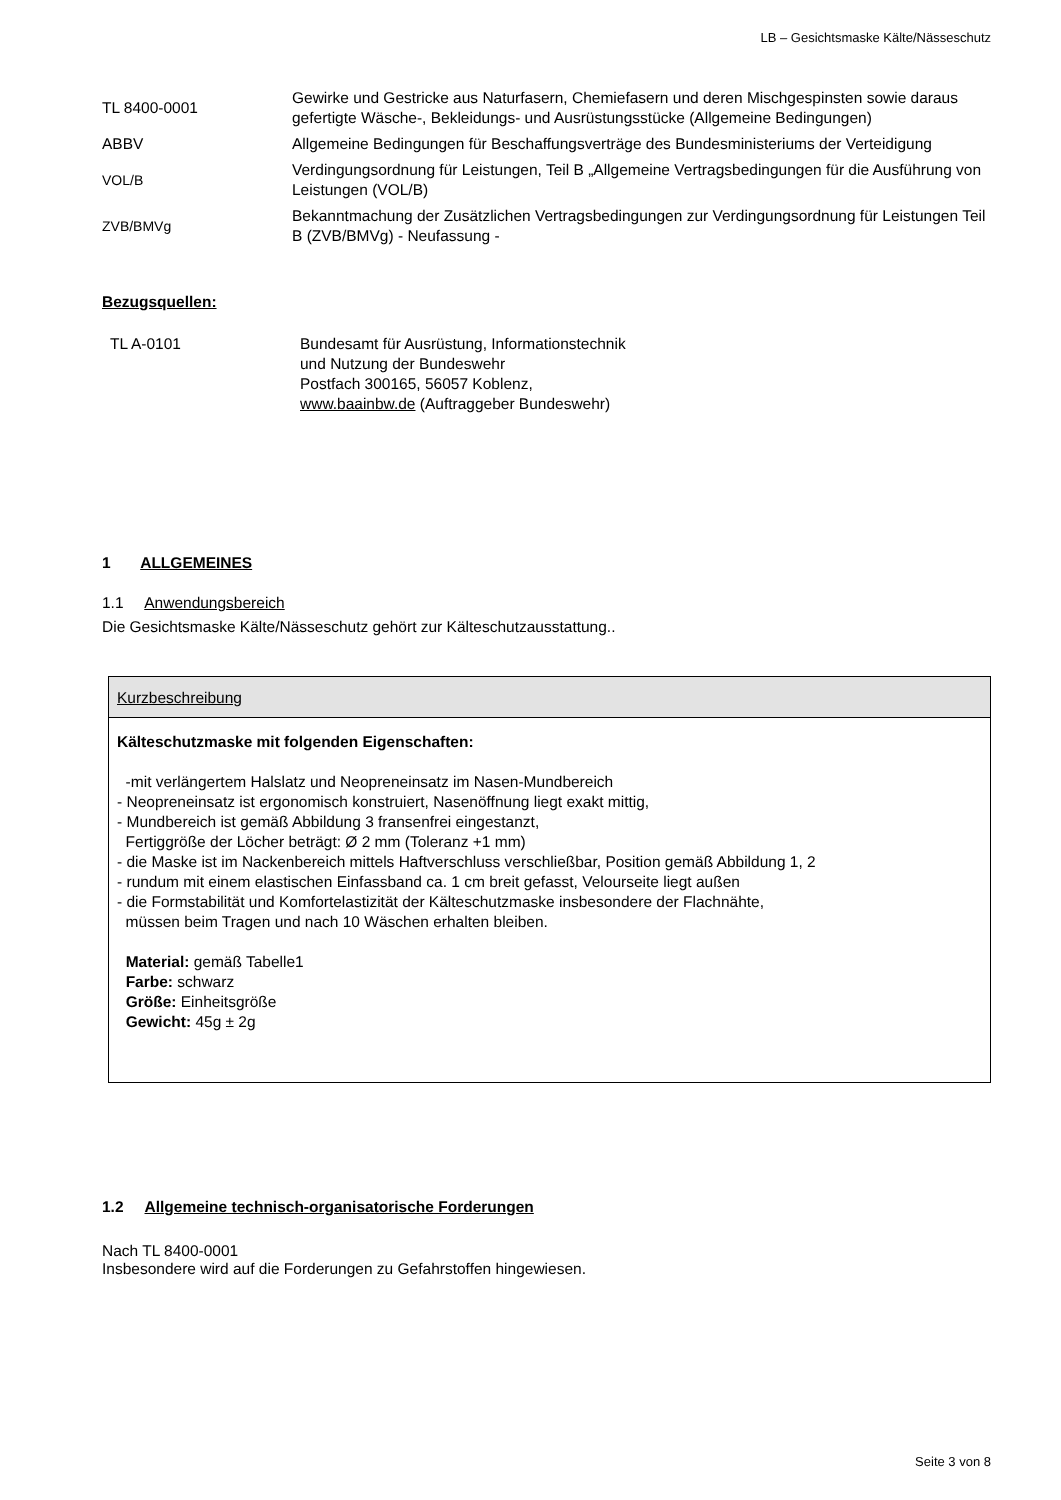LB – Gesichtsmaske Kälte/Nässeschutz
| TL 8400-0001 | Gewirke und Gestricke aus Naturfasern, Chemiefasern und deren Mischgespinsten sowie daraus gefertigte Wäsche-, Bekleidungs- und Ausrüstungsstücke (Allgemeine Bedingungen) |
| ABBV | Allgemeine Bedingungen für Beschaffungsverträge des Bundesministeriums der Verteidigung |
| VOL/B | Verdingungsordnung für Leistungen, Teil B „Allgemeine Vertragsbedingungen für die Ausführung von Leistungen (VOL/B) |
| ZVB/BMVg | Bekanntmachung der Zusätzlichen Vertragsbedingungen zur Verdingungsordnung für Leistungen Teil B (ZVB/BMVg) - Neufassung - |
Bezugsquellen:
| TL A-0101 | Bundesamt für Ausrüstung, Informationstechnik und Nutzung der Bundeswehr Postfach 300165, 56057 Koblenz, www.baainbw.de (Auftraggeber Bundeswehr) |
1 ALLGEMEINES
1.1 Anwendungsbereich
Die Gesichtsmaske Kälte/Nässeschutz gehört zur Kälteschutzausstattung..
Kurzbeschreibung
Kälteschutzmaske mit folgenden Eigenschaften:
-mit verlängertem Halslatz und Neopreneinsatz im Nasen-Mundbereich
- Neopreneinsatz ist ergonomisch konstruiert, Nasenöffnung liegt exakt mittig,
- Mundbereich ist gemäß Abbildung 3 fransenfrei eingestanzt,
Fertiggröße der Löcher beträgt: Ø 2 mm (Toleranz +1 mm)
- die Maske ist im Nackenbereich mittels Haftverschluss verschließbar, Position gemäß Abbildung 1, 2
- rundum mit einem elastischen Einfassband ca. 1 cm breit gefasst, Velourseite liegt außen
- die Formstabilität und Komfortelastizität der Kälteschutzmaske insbesondere der Flachnähte,
müssen beim Tragen und nach 10 Wäschen erhalten bleiben.
Material: gemäß Tabelle1
Farbe: schwarz
Größe: Einheitsgröße
Gewicht: 45g ± 2g
1.2 Allgemeine technisch-organisatorische Forderungen
Nach TL 8400-0001
Insbesondere wird auf die Forderungen zu Gefahrstoffen hingewiesen.
Seite 3 von 8